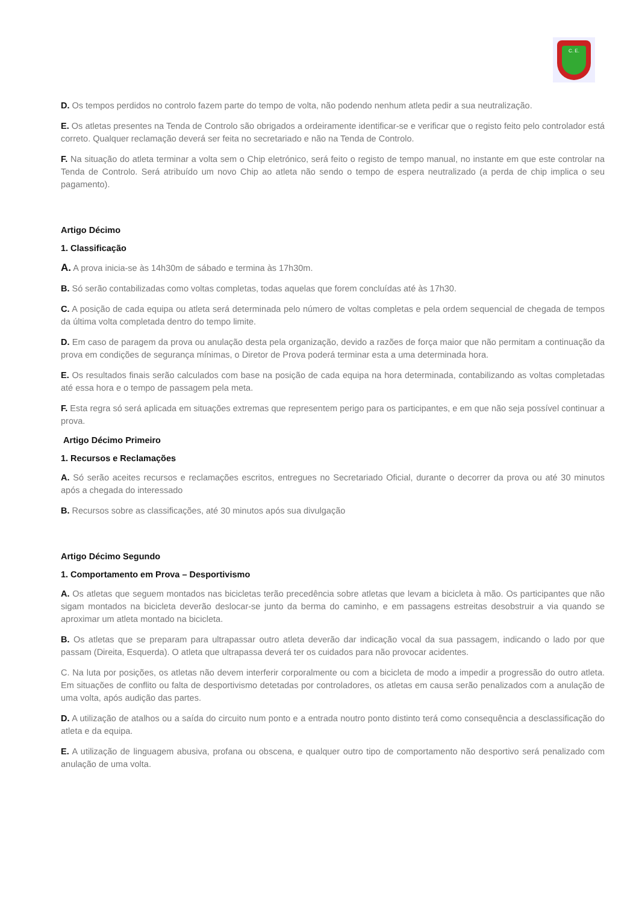C. E.
D. Os tempos perdidos no controlo fazem parte do tempo de volta, não podendo nenhum atleta pedir a sua neutralização.
E. Os atletas presentes na Tenda de Controlo são obrigados a ordeiramente identificar-se e verificar que o registo feito pelo controlador está correto. Qualquer reclamação deverá ser feita no secretariado e não na Tenda de Controlo.
F. Na situação do atleta terminar a volta sem o Chip eletrónico, será feito o registo de tempo manual, no instante em que este controlar na Tenda de Controlo. Será atribuído um novo Chip ao atleta não sendo o tempo de espera neutralizado (a perda de chip implica o seu pagamento).
Artigo Décimo
1. Classificação
A. A prova inicia-se às 14h30m de sábado e termina às 17h30m.
B. Só serão contabilizadas como voltas completas, todas aquelas que forem concluídas até às 17h30.
C. A posição de cada equipa ou atleta será determinada pelo número de voltas completas e pela ordem sequencial de chegada de tempos da última volta completada dentro do tempo limite.
D. Em caso de paragem da prova ou anulação desta pela organização, devido a razões de força maior que não permitam a continuação da prova em condições de segurança mínimas, o Diretor de Prova poderá terminar esta a uma determinada hora.
E. Os resultados finais serão calculados com base na posição de cada equipa na hora determinada, contabilizando as voltas completadas até essa hora e o tempo de passagem pela meta.
F. Esta regra só será aplicada em situações extremas que representem perigo para os participantes, e em que não seja possível continuar a prova.
Artigo Décimo Primeiro
1. Recursos e Reclamações
A. Só serão aceites recursos e reclamações escritos, entregues no Secretariado Oficial, durante o decorrer da prova ou até 30 minutos após a chegada do interessado
B. Recursos sobre as classificações, até 30 minutos após sua divulgação
Artigo Décimo Segundo
1. Comportamento em Prova – Desportivismo
A. Os atletas que seguem montados nas bicicletas terão precedência sobre atletas que levam a bicicleta à mão. Os participantes que não sigam montados na bicicleta deverão deslocar-se junto da berma do caminho, e em passagens estreitas desobstruir a via quando se aproximar um atleta montado na bicicleta.
B. Os atletas que se preparam para ultrapassar outro atleta deverão dar indicação vocal da sua passagem, indicando o lado por que passam (Direita, Esquerda). O atleta que ultrapassa deverá ter os cuidados para não provocar acidentes.
C. Na luta por posições, os atletas não devem interferir corporalmente ou com a bicicleta de modo a impedir a progressão do outro atleta. Em situações de conflito ou falta de desportivismo detetadas por controladores, os atletas em causa serão penalizados com a anulação de uma volta, após audição das partes.
D. A utilização de atalhos ou a saída do circuito num ponto e a entrada noutro ponto distinto terá como consequência a desclassificação do atleta e da equipa.
E. A utilização de linguagem abusiva, profana ou obscena, e qualquer outro tipo de comportamento não desportivo será penalizado com anulação de uma volta.